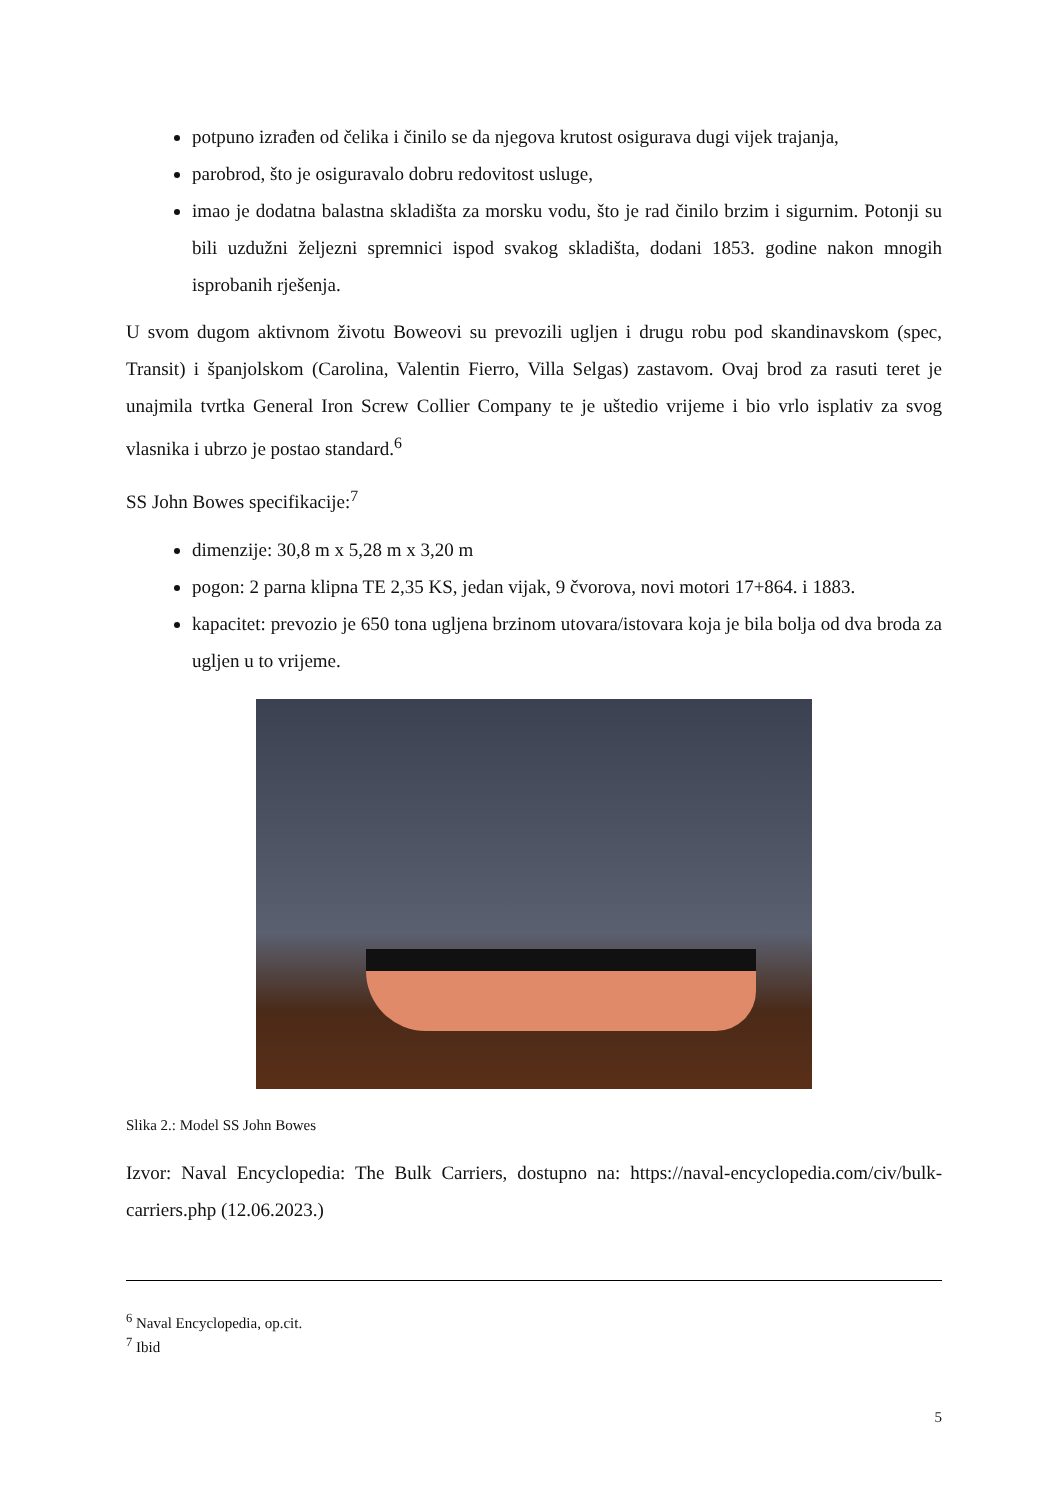potpuno izrađen od čelika i činilo se da njegova krutost osigurava dugi vijek trajanja,
parobrod, što je osiguravalo dobru redovitost usluge,
imao je dodatna balastna skladišta za morsku vodu, što je rad činilo brzim i sigurnim. Potonji su bili uzdužni željezni spremnici ispod svakog skladišta, dodani 1853. godine nakon mnogih isprobanih rješenja.
U svom dugom aktivnom životu Boweovi su prevozili ugljen i drugu robu pod skandinavskom (spec, Transit) i španjolskom (Carolina, Valentin Fierro, Villa Selgas) zastavom. Ovaj brod za rasuti teret je unajmila tvrtka General Iron Screw Collier Company te je uštedio vrijeme i bio vrlo isplativ za svog vlasnika i ubrzo je postao standard.<sup>6</sup>
SS John Bowes specifikacije:<sup>7</sup>
dimenzije: 30,8 m x 5,28 m x 3,20 m
pogon: 2 parna klipna TE 2,35 KS, jedan vijak, 9 čvorova, novi motori 17+864. i 1883.
kapacitet: prevozio je 650 tona ugljena brzinom utovara/istovara koja je bila bolja od dva broda za ugljen u to vrijeme.
Slika 2.: Model SS John Bowes
Izvor: Naval Encyclopedia: The Bulk Carriers, dostupno na: https://naval-encyclopedia.com/civ/bulk-carriers.php (12.06.2023.)
<sup>6</sup> Naval Encyclopedia, op.cit.
<sup>7</sup> Ibid
5